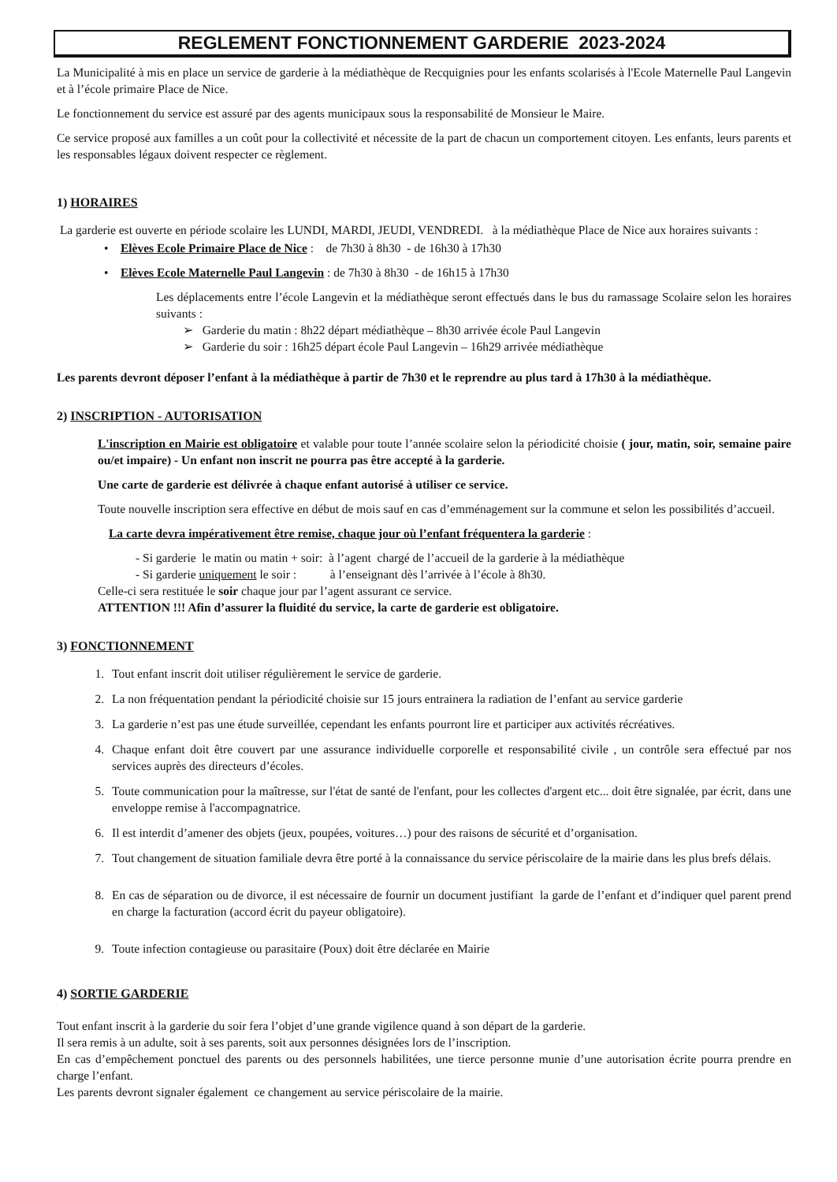REGLEMENT FONCTIONNEMENT GARDERIE 2023-2024
La Municipalité à mis en place un service de garderie à la médiathèque de Recquignies pour les enfants scolarisés à l'Ecole Maternelle Paul Langevin et à l’école primaire Place de Nice.
Le fonctionnement du service est assuré par des agents municipaux sous la responsabilité de Monsieur le Maire.
Ce service proposé aux familles a un coût pour la collectivité et nécessite de la part de chacun un comportement citoyen. Les enfants, leurs parents et les responsables légaux doivent respecter ce règlement.
1) HORAIRES
La garderie est ouverte en période scolaire les LUNDI, MARDI, JEUDI, VENDREDI. à la médiathèque Place de Nice aux horaires suivants :
• Elèves Ecole Primaire Place de Nice : de 7h30 à 8h30 - de 16h30 à 17h30
• Elèves Ecole Maternelle Paul Langevin : de 7h30 à 8h30 - de 16h15 à 17h30
Les déplacements entre l’école Langevin et la médiathèque seront effectués dans le bus du ramassage Scolaire selon les horaires suivants :
➢ Garderie du matin : 8h22 départ médiathèque – 8h30 arrivée école Paul Langevin
➢ Garderie du soir : 16h25 départ école Paul Langevin – 16h29 arrivée médiathèque
Les parents devront déposer l’enfant à la médiathèque à partir de 7h30 et le reprendre au plus tard à 17h30 à la médiathèque.
2) INSCRIPTION - AUTORISATION
L'inscription en Mairie est obligatoire et valable pour toute l’année scolaire selon la périodicité choisie ( jour, matin, soir, semaine paire ou/et impaire) - Un enfant non inscrit ne pourra pas être accepté à la garderie.
Une carte de garderie est délivrée à chaque enfant autorisé à utiliser ce service.
Toute nouvelle inscription sera effective en début de mois sauf en cas d’emménagement sur la commune et selon les possibilités d’accueil.
La carte devra impérativement être remise, chaque jour où l’enfant fréquentera la garderie :
- Si garderie le matin ou matin + soir: à l’agent chargé de l’accueil de la garderie à la médiathèque
- Si garderie uniquement le soir : à l’enseignant dès l’arrivée à l’école à 8h30.
Celle-ci sera restituée le soir chaque jour par l’agent assurant ce service.
ATTENTION !!! Afin d’assurer la fluidité du service, la carte de garderie est obligatoire.
3) FONCTIONNEMENT
1. Tout enfant inscrit doit utiliser régulièrement le service de garderie.
2. La non fréquentation pendant la périodicité choisie sur 15 jours entrainera la radiation de l’enfant au service garderie
3. La garderie n’est pas une étude surveillée, cependant les enfants pourront lire et participer aux activités récréatives.
4. Chaque enfant doit être couvert par une assurance individuelle corporelle et responsabilité civile , un contrôle sera effectué par nos services auprès des directeurs d’écoles.
5. Toute communication pour la maîtresse, sur l'état de santé de l'enfant, pour les collectes d'argent etc... doit être signalée, par écrit, dans une enveloppe remise à l'accompagnatrice.
6. Il est interdit d’amener des objets (jeux, poupées, voitures…) pour des raisons de sécurité et d’organisation.
7. Tout changement de situation familiale devra être porté à la connaissance du service périscolaire de la mairie dans les plus brefs délais.
8. En cas de séparation ou de divorce, il est nécessaire de fournir un document justifiant la garde de l’enfant et d’indiquer quel parent prend en charge la facturation (accord écrit du payeur obligatoire).
9. Toute infection contagieuse ou parasitaire (Poux) doit être déclarée en Mairie
4) SORTIE GARDERIE
Tout enfant inscrit à la garderie du soir fera l’objet d’une grande vigilence quand à son départ de la garderie.
Il sera remis à un adulte, soit à ses parents, soit aux personnes désignées lors de l’inscription.
En cas d’empêchement ponctuel des parents ou des personnels habilitées, une tierce personne munie d’une autorisation écrite pourra prendre en charge l’enfant.
Les parents devront signaler également ce changement au service périscolaire de la mairie.